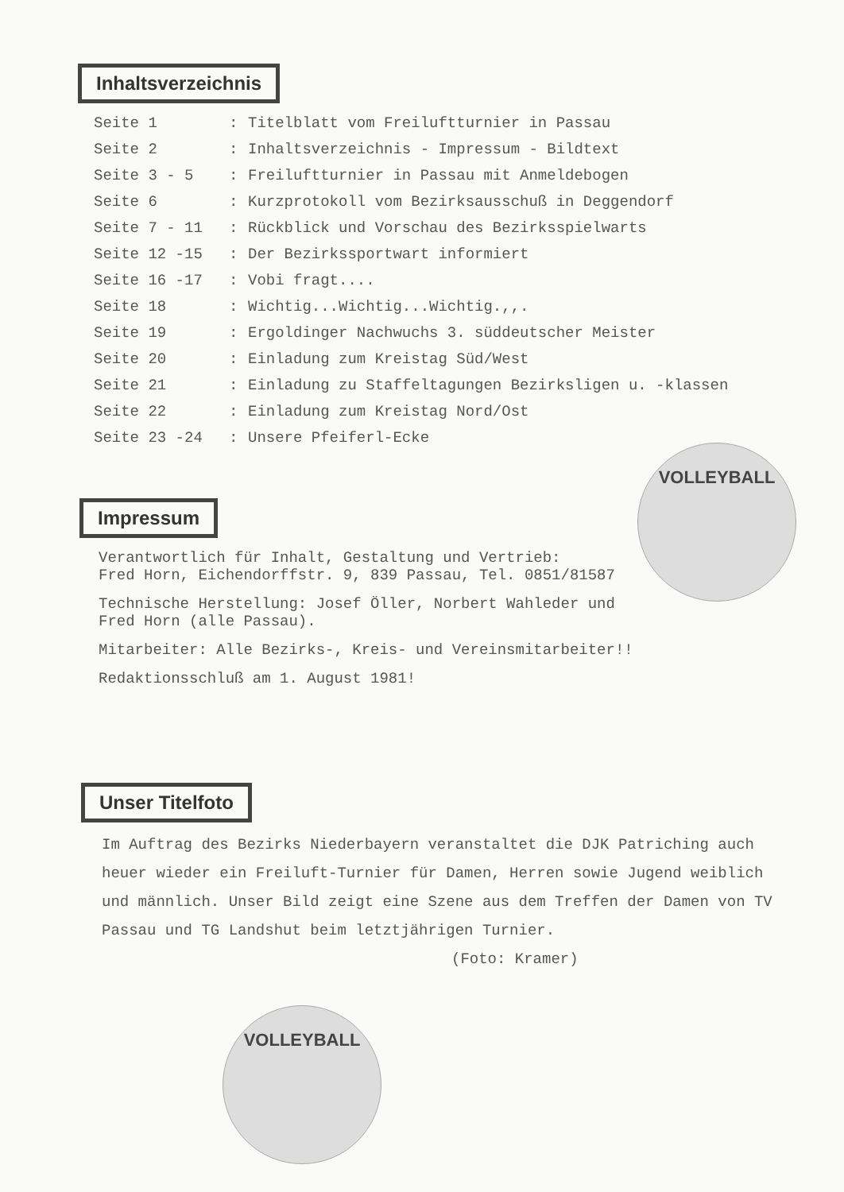Inhaltsverzeichnis
| Seite 1 | : | Titelblatt vom Freiluftturnier in Passau |
| Seite 2 | : | Inhaltsverzeichnis - Impressum - Bildtext |
| Seite 3 - 5 | : | Freiluftturnier in Passau mit Anmeldebogen |
| Seite 6 | : | Kurzprotokoll vom Bezirksausschuß in Deggendorf |
| Seite 7 - 11 | : | Rückblick und Vorschau des Bezirksspielwarts |
| Seite 12 -15 | : | Der Bezirkssportwart informiert |
| Seite 16 -17 | : | Vobi fragt.... |
| Seite 18 | : | Wichtig...Wichtig...Wichtig.,,. |
| Seite 19 | : | Ergoldinger Nachwuchs 3. süddeutscher Meister |
| Seite 20 | : | Einladung zum Kreistag Süd/West |
| Seite 21 | : | Einladung zu Staffeltagungen Bezirksligen u. -klassen |
| Seite 22 | : | Einladung zum Kreistag Nord/Ost |
| Seite 23 -24 | : | Unsere Pfeiferl-Ecke |
VOLLEYBALL
Impressum
Verantwortlich für Inhalt, Gestaltung und Vertrieb:
Fred Horn, Eichendorffstr. 9, 839 Passau, Tel. 0851/81587
Technische Herstellung: Josef Öller, Norbert Wahleder und
Fred Horn (alle Passau).
Mitarbeiter: Alle Bezirks-, Kreis- und Vereinsmitarbeiter!!
Redaktionsschluß am 1. August 1981!
Unser Titelfoto
Im Auftrag des Bezirks Niederbayern veranstaltet die DJK Patriching auch heuer wieder ein Freiluft-Turnier für Damen, Herren sowie Jugend weiblich und männlich. Unser Bild zeigt eine Szene aus dem Treffen der Damen von TV Passau und TG Landshut beim letztjährigen Turnier. (Foto: Kramer)
VOLLEYBALL